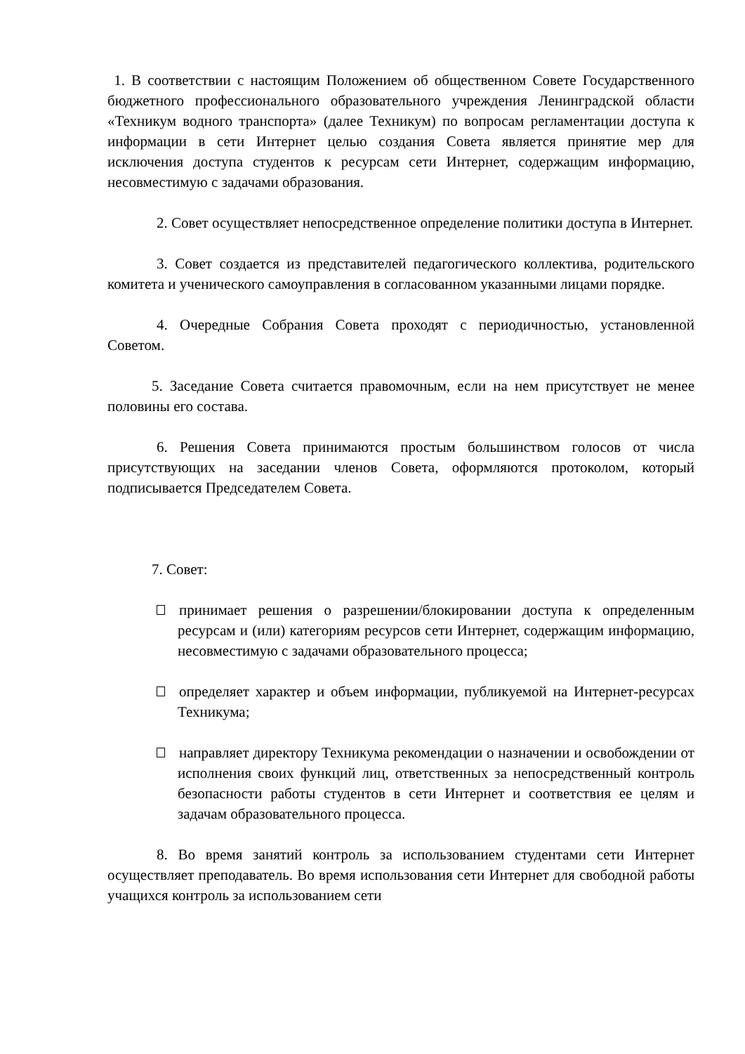1. В соответствии с настоящим Положением об общественном Совете Государственного бюджетного профессионального образовательного учреждения Ленинградской области «Техникум водного транспорта» (далее Техникум) по вопросам регламентации доступа к информации в сети Интернет целью создания Совета является принятие мер для исключения доступа студентов к ресурсам сети Интернет, содержащим информацию, несовместимую с задачами образования.
2. Совет осуществляет непосредственное определение политики доступа в Интернет.
3. Совет создается из представителей педагогического коллектива, родительского комитета и ученического самоуправления в согласованном указанными лицами порядке.
4. Очередные Собрания Совета проходят с периодичностью, установленной Советом.
5. Заседание Совета считается правомочным, если на нем присутствует не менее половины его состава.
6. Решения Совета принимаются простым большинством голосов от числа присутствующих на заседании членов Совета, оформляются протоколом, который подписывается Председателем Совета.
7. Совет:
принимает решения о разрешении/блокировании доступа к определенным ресурсам и (или) категориям ресурсов сети Интернет, содержащим информацию, несовместимую с задачами образовательного процесса;
определяет характер и объем информации, публикуемой на Интернет-ресурсах Техникума;
направляет директору Техникума рекомендации о назначении и освобождении от исполнения своих функций лиц, ответственных за непосредственный контроль безопасности работы студентов в сети Интернет и соответствия ее целям и задачам образовательного процесса.
8. Во время занятий контроль за использованием студентами сети Интернет осуществляет преподаватель. Во время использования сети Интернет для свободной работы учащихся контроль за использованием сети